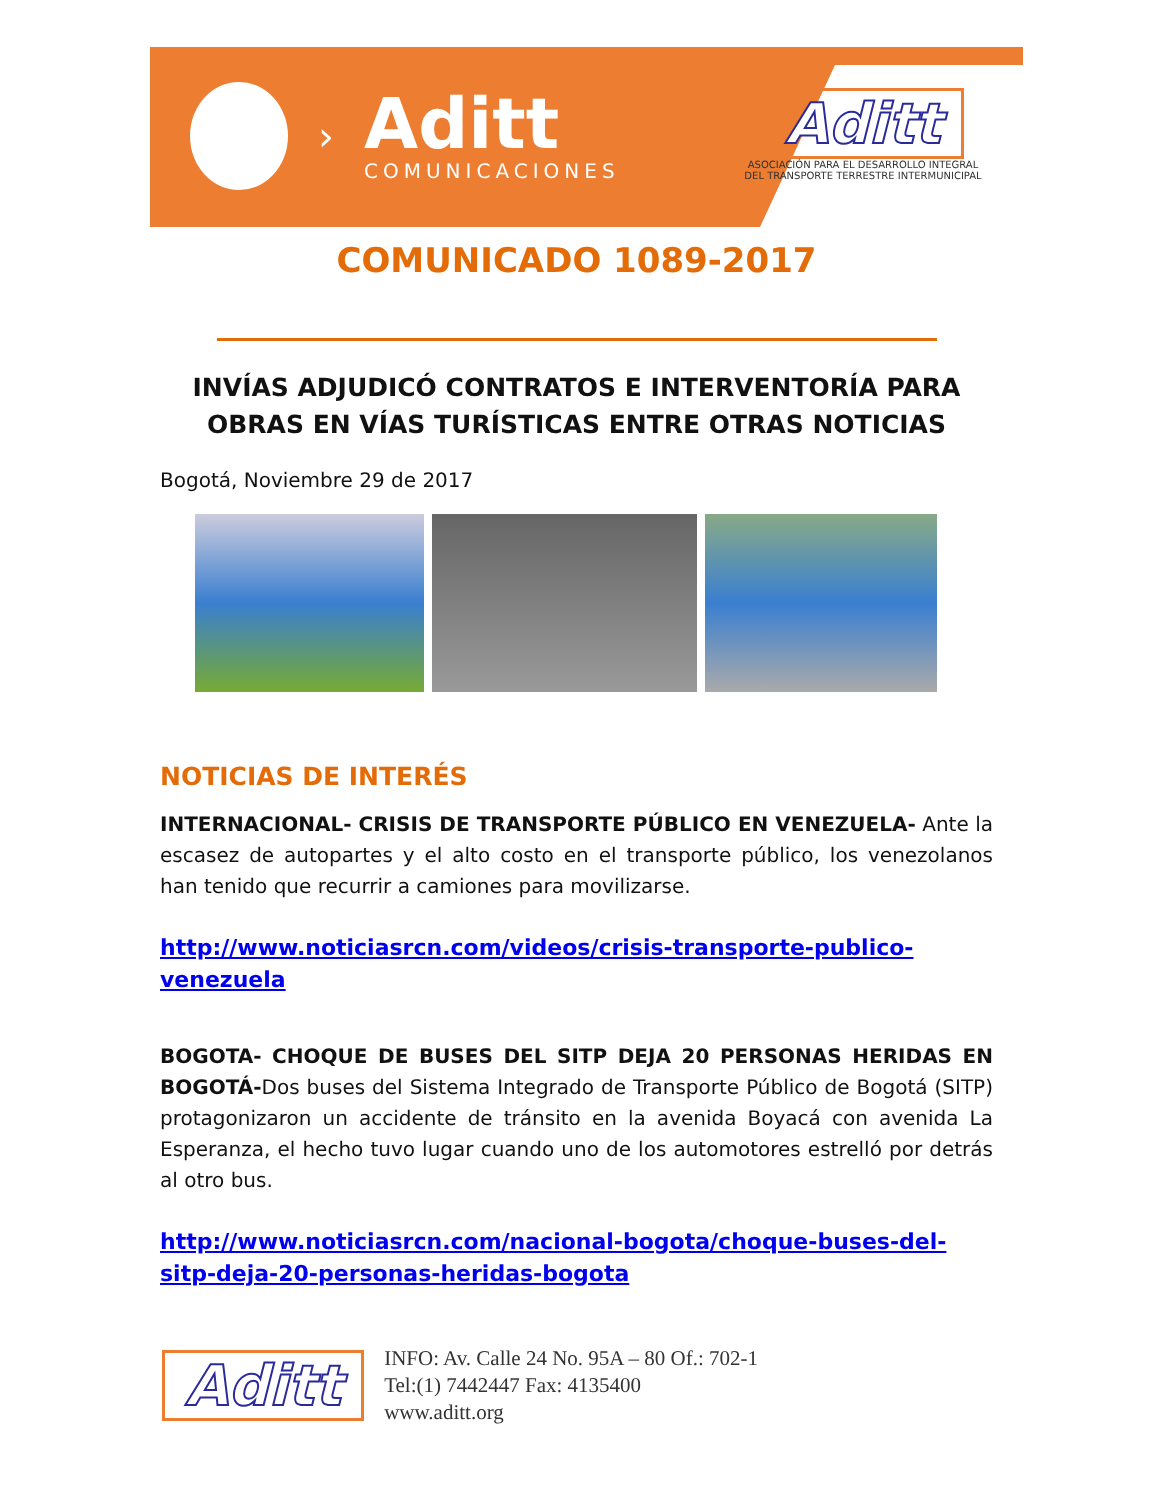›
Aditt
COMUNICACIONES
Aditt
ASOCIACIÓN PARA EL DESARROLLO INTEGRAL
DEL TRANSPORTE TERRESTRE INTERMUNICIPAL
COMUNICADO 1089-2017
INVÍAS ADJUDICÓ CONTRATOS E INTERVENTORÍA PARA OBRAS EN VÍAS TURÍSTICAS ENTRE OTRAS NOTICIAS
Bogotá, Noviembre 29 de 2017
NOTICIAS DE INTERÉS
INTERNACIONAL- CRISIS DE TRANSPORTE PÚBLICO EN VENEZUELA- Ante la escasez de autopartes y el alto costo en el transporte público, los venezolanos han tenido que recurrir a camiones para movilizarse.
http://www.noticiasrcn.com/videos/crisis-transporte-publico-venezuela
BOGOTA- CHOQUE DE BUSES DEL SITP DEJA 20 PERSONAS HERIDAS EN BOGOTÁ-Dos buses del Sistema Integrado de Transporte Público de Bogotá (SITP) protagonizaron un accidente de tránsito en la avenida Boyacá con avenida La Esperanza, el hecho tuvo lugar cuando uno de los automotores estrelló por detrás al otro bus.
http://www.noticiasrcn.com/nacional-bogota/choque-buses-del-sitp-deja-20-personas-heridas-bogota
Aditt
INFO: Av. Calle 24 No. 95A – 80 Of.: 702-1
Tel:(1) 7442447 Fax: 4135400
www.aditt.org